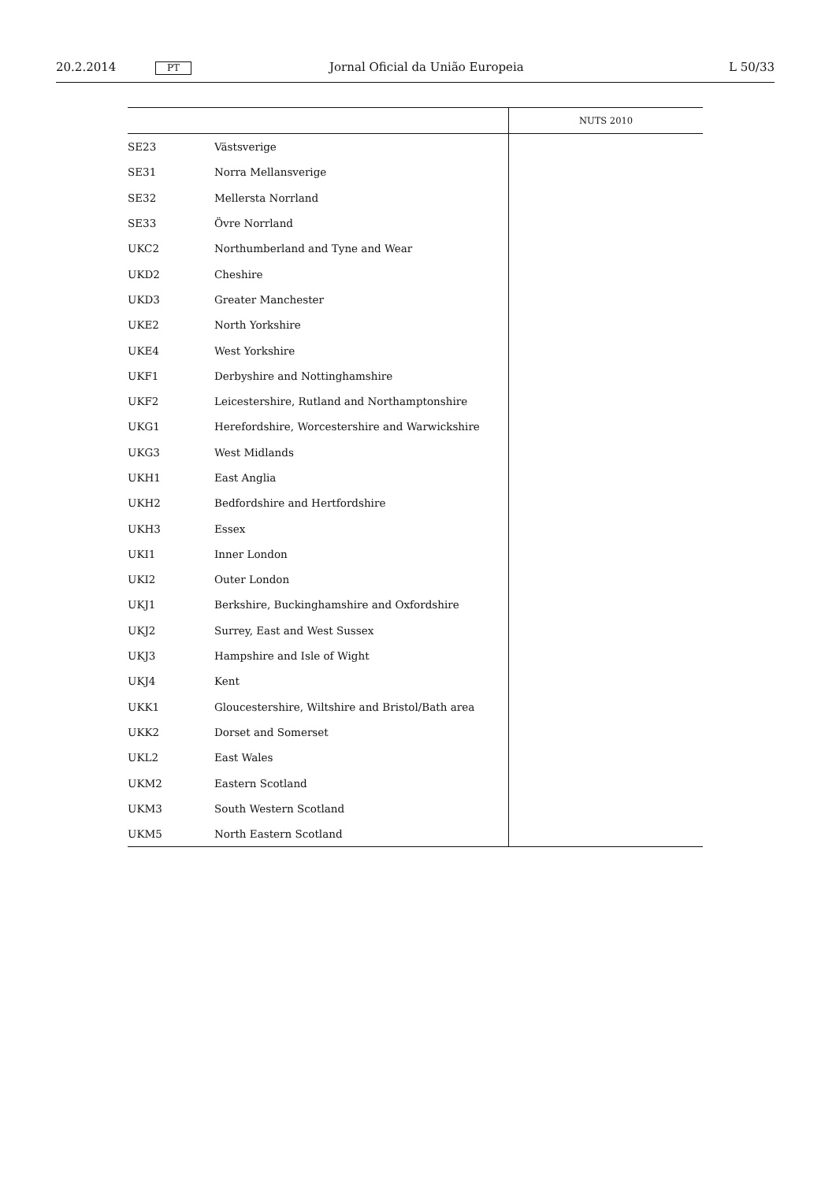20.2.2014 PT Jornal Oficial da União Europeia L 50/33
| | | NUTS 2010 |
| --- | --- | --- |
| SE23 | Västsverige | |
| SE31 | Norra Mellansverige | |
| SE32 | Mellersta Norrland | |
| SE33 | Övre Norrland | |
| UKC2 | Northumberland and Tyne and Wear | |
| UKD2 | Cheshire | |
| UKD3 | Greater Manchester | |
| UKE2 | North Yorkshire | |
| UKE4 | West Yorkshire | |
| UKF1 | Derbyshire and Nottinghamshire | |
| UKF2 | Leicestershire, Rutland and Northamptonshire | |
| UKG1 | Herefordshire, Worcestershire and Warwickshire | |
| UKG3 | West Midlands | |
| UKH1 | East Anglia | |
| UKH2 | Bedfordshire and Hertfordshire | |
| UKH3 | Essex | |
| UKI1 | Inner London | |
| UKI2 | Outer London | |
| UKJ1 | Berkshire, Buckinghamshire and Oxfordshire | |
| UKJ2 | Surrey, East and West Sussex | |
| UKJ3 | Hampshire and Isle of Wight | |
| UKJ4 | Kent | |
| UKK1 | Gloucestershire, Wiltshire and Bristol/Bath area | |
| UKK2 | Dorset and Somerset | |
| UKL2 | East Wales | |
| UKM2 | Eastern Scotland | |
| UKM3 | South Western Scotland | |
| UKM5 | North Eastern Scotland | |